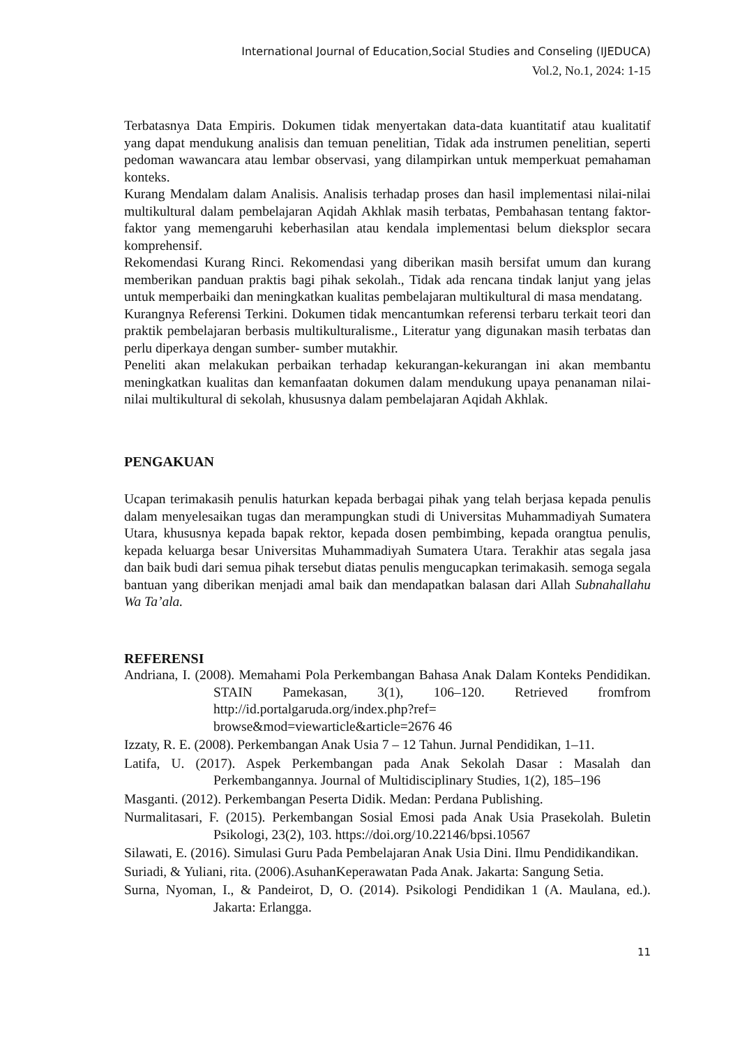International Journal of Education,Social Studies and Conseling (IJEDUCA)
Vol.2, No.1, 2024: 1-15
Terbatasnya Data Empiris. Dokumen tidak menyertakan data-data kuantitatif atau kualitatif yang dapat mendukung analisis dan temuan penelitian, Tidak ada instrumen penelitian, seperti pedoman wawancara atau lembar observasi, yang dilampirkan untuk memperkuat pemahaman konteks.
Kurang Mendalam dalam Analisis. Analisis terhadap proses dan hasil implementasi nilai-nilai multikultural dalam pembelajaran Aqidah Akhlak masih terbatas, Pembahasan tentang faktor-faktor yang memengaruhi keberhasilan atau kendala implementasi belum dieksplor secara komprehensif.
Rekomendasi Kurang Rinci. Rekomendasi yang diberikan masih bersifat umum dan kurang memberikan panduan praktis bagi pihak sekolah., Tidak ada rencana tindak lanjut yang jelas untuk memperbaiki dan meningkatkan kualitas pembelajaran multikultural di masa mendatang.
Kurangnya Referensi Terkini. Dokumen tidak mencantumkan referensi terbaru terkait teori dan praktik pembelajaran berbasis multikulturalisme., Literatur yang digunakan masih terbatas dan perlu diperkaya dengan sumber- sumber mutakhir.
Peneliti akan melakukan perbaikan terhadap kekurangan-kekurangan ini akan membantu meningkatkan kualitas dan kemanfaatan dokumen dalam mendukung upaya penanaman nilai-nilai multikultural di sekolah, khususnya dalam pembelajaran Aqidah Akhlak.
PENGAKUAN
Ucapan terimakasih penulis haturkan kepada berbagai pihak yang telah berjasa kepada penulis dalam menyelesaikan tugas dan merampungkan studi di Universitas Muhammadiyah Sumatera Utara, khususnya kepada bapak rektor, kepada dosen pembimbing, kepada orangtua penulis, kepada keluarga besar Universitas Muhammadiyah Sumatera Utara. Terakhir atas segala jasa dan baik budi dari semua pihak tersebut diatas penulis mengucapkan terimakasih. semoga segala bantuan yang diberikan menjadi amal baik dan mendapatkan balasan dari Allah Subnahallahu Wa Ta’ala.
REFERENSI
Andriana, I. (2008). Memahami Pola Perkembangan Bahasa Anak Dalam Konteks Pendidikan. STAIN Pamekasan, 3(1), 106–120. Retrieved fromfrom http://id.portalgaruda.org/index.php?ref=
browse&mod=viewarticle&article=2676 46
Izzaty, R. E. (2008). Perkembangan Anak Usia 7 – 12 Tahun. Jurnal Pendidikan, 1–11.
Latifa, U. (2017). Aspek Perkembangan pada Anak Sekolah Dasar : Masalah dan Perkembangannya. Journal of Multidisciplinary Studies, 1(2), 185–196
Masganti. (2012). Perkembangan Peserta Didik. Medan: Perdana Publishing.
Nurmalitasari, F. (2015). Perkembangan Sosial Emosi pada Anak Usia Prasekolah. Buletin Psikologi, 23(2), 103. https://doi.org/10.22146/bpsi.10567
Silawati, E. (2016). Simulasi Guru Pada Pembelajaran Anak Usia Dini. Ilmu Pendidikandikan.
Suriadi, & Yuliani, rita. (2006).AsuhanKeperawatan Pada Anak. Jakarta: Sangung Setia.
Surna, Nyoman, I., & Pandeirot, D, O. (2014). Psikologi Pendidikan 1 (A. Maulana, ed.). Jakarta: Erlangga.
11